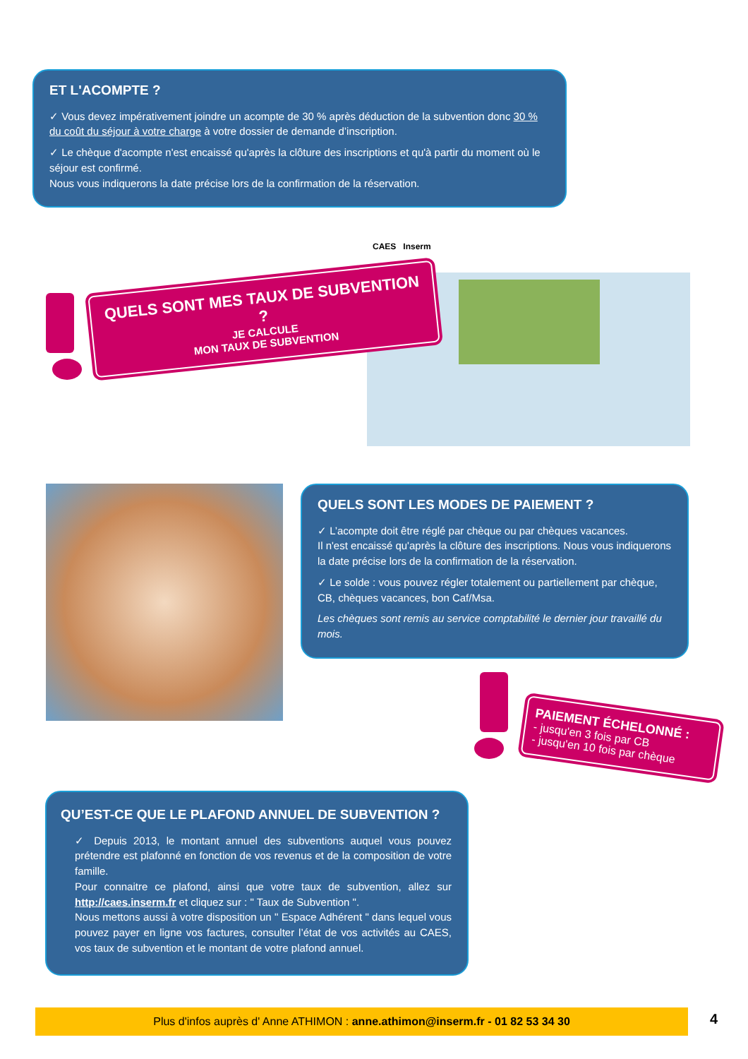ET L'ACOMPTE ?
✓ Vous devez impérativement joindre un acompte de 30 % après déduction de la subvention donc 30 % du coût du séjour à votre charge à votre dossier de demande d’inscription.
✓ Le chèque d'acompte n'est encaissé qu'après la clôture des inscriptions et qu'à partir du moment où le séjour est confirmé.
Nous vous indiquerons la date précise lors de la confirmation de la réservation.
CAES Inserm
QUELS SONT MES TAUX DE SUBVENTION ?
JE CALCULE
MON TAUX DE SUBVENTION
QUELS SONT LES MODES DE PAIEMENT ?
✓ L’acompte doit être réglé par chèque ou par chèques vacances.
Il n'est encaissé qu'après la clôture des inscriptions. Nous vous indiquerons la date précise lors de la confirmation de la réservation.
✓ Le solde : vous pouvez régler totalement ou partiellement par chèque, CB, chèques vacances, bon Caf/Msa.
Les chèques sont remis au service comptabilité le dernier jour travaillé du mois.
PAIEMENT ÉCHELONNÉ :
- jusqu'en 3 fois par CB
- jusqu'en 10 fois par chèque
QU’EST-CE QUE LE PLAFOND ANNUEL DE SUBVENTION ?
✓ Depuis 2013, le montant annuel des subventions auquel vous pouvez prétendre est plafonné en fonction de vos revenus et de la composition de votre famille.
Pour connaitre ce plafond, ainsi que votre taux de subvention, allez sur http://caes.inserm.fr et cliquez sur : " Taux de Subvention ".
Nous mettons aussi à votre disposition un " Espace Adhérent " dans lequel vous pouvez payer en ligne vos factures, consulter l’état de vos activités au CAES, vos taux de subvention et le montant de votre plafond annuel.
Plus d'infos auprès d' Anne ATHIMON : anne.athimon@inserm.fr - 01 82 53 34 30 4